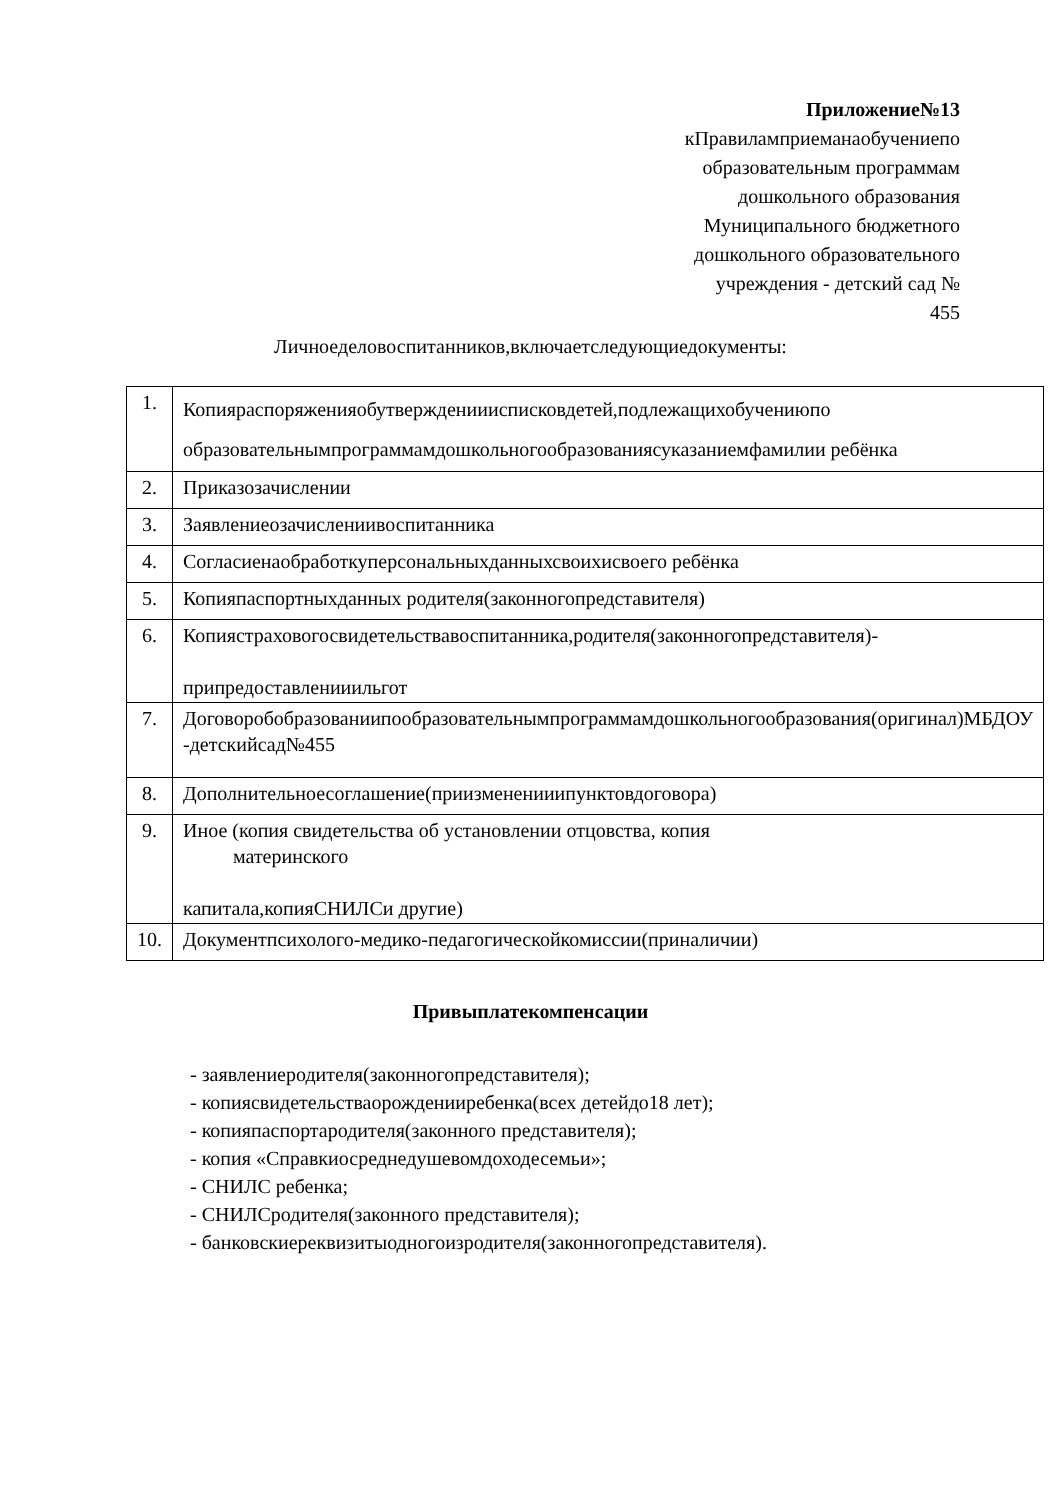Приложение№13
кПравиламприеманаобучениепо
образовательным программам
дошкольного образования
Муниципального бюджетного
дошкольного образовательного
учреждения - детский сад №
455
Личноеделовоспитанников,включаетследующиедокументы:
| 1. | Копияраспоряженияобутвержденииисписковдетей,подлежащихобучениюпо образовательнымпрограммамдошкольногообразованиясуказаниемфамилии ребёнка |
| 2. | Приказозачислении |
| 3. | Заявлениеозачислениивоспитанника |
| 4. | Согласиенаобработкуперсональныхданныхсвоихисвоего ребёнка |
| 5. | Копияпаспортныхданных родителя(законногопредставителя) |
| 6. | Копиястраховогосвидетельствавоспитанника,родителя(законногопредставителя)- припредоставленииильгот |
| 7. | Договоробобразованиипообразовательнымпрограммамдошкольногообразования(оригинал)МБДОУ -детскийсад№455 |
| 8. | Дополнительноесоглашение(приизмененииипунктовдоговора) |
| 9. | Иное (копия свидетельства об установлении отцовства, копия материнского капитала,копияСНИЛСи другие) |
| 10. | Документпсихолого-медико-педагогическойкомиссии(приналичии) |
Привыплатекомпенсации
- заявлениеродителя(законногопредставителя);
- копиясвидетельстваорожденииребенка(всех детейдо18 лет);
- копияпаспортародителя(законного представителя);
- копия «Справкиосреднедушевомдоходесемьи»;
- СНИЛС ребенка;
- СНИЛСродителя(законного представителя);
- банковскиереквизитыодногоизродителя(законногопредставителя).